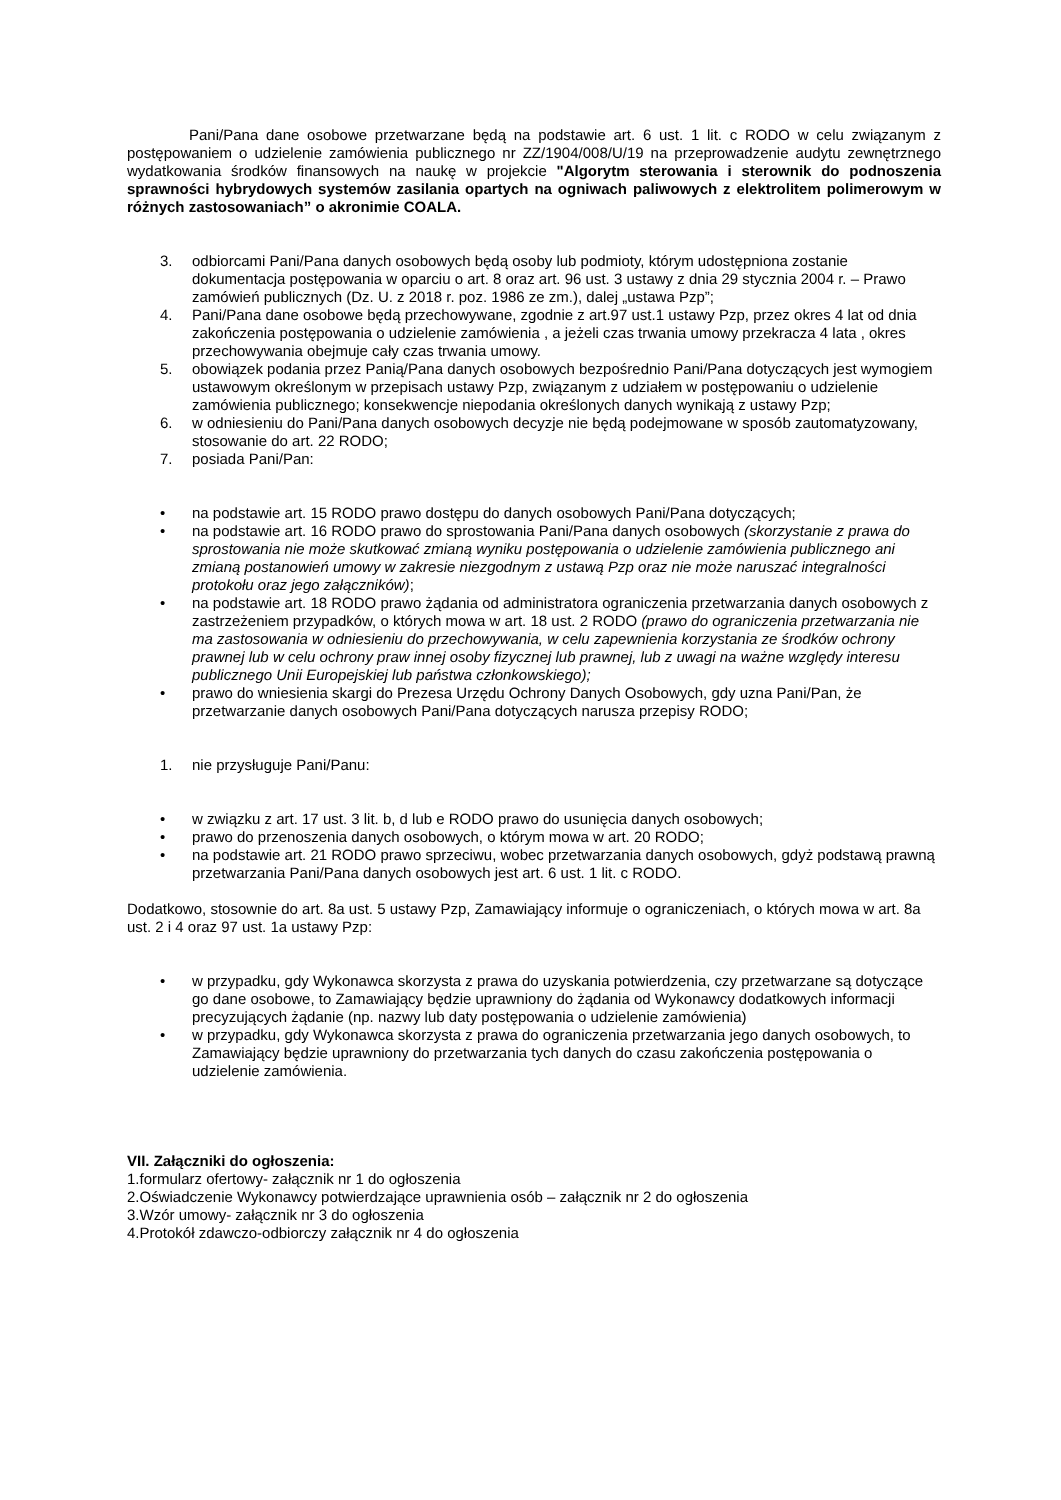Pani/Pana dane osobowe przetwarzane będą na podstawie art. 6 ust. 1 lit. c RODO w celu związanym z postępowaniem o udzielenie zamówienia publicznego nr ZZ/1904/008/U/19 na przeprowadzenie audytu zewnętrznego wydatkowania środków finansowych na naukę w projekcie "Algorytm sterowania i sterownik do podnoszenia sprawności hybrydowych systemów zasilania opartych na ogniwach paliwowych z elektrolitem polimerowym w różnych zastosowaniach” o akronimie COALA.
3. odbiorcami Pani/Pana danych osobowych będą osoby lub podmioty, którym udostępniona zostanie dokumentacja postępowania w oparciu o art. 8 oraz art. 96 ust. 3 ustawy z dnia 29 stycznia 2004 r. – Prawo zamówień publicznych (Dz. U. z 2018 r. poz. 1986 ze zm.), dalej „ustawa Pzp”;
4. Pani/Pana dane osobowe będą przechowywane, zgodnie z art.97 ust.1 ustawy Pzp, przez okres 4 lat od dnia zakończenia postępowania o udzielenie zamówienia , a jeżeli czas trwania umowy przekracza 4 lata , okres przechowywania obejmuje cały czas trwania umowy.
5. obowiązek podania przez Panią/Pana danych osobowych bezpośrednio Pani/Pana dotyczących jest wymogiem ustawowym określonym w przepisach ustawy Pzp, związanym z udziałem w postępowaniu o udzielenie zamówienia publicznego; konsekwencje niepodania określonych danych wynikają z ustawy Pzp;
6. w odniesieniu do Pani/Pana danych osobowych decyzje nie będą podejmowane w sposób zautomatyzowany, stosowanie do art. 22 RODO;
7. posiada Pani/Pan:
• na podstawie art. 15 RODO prawo dostępu do danych osobowych Pani/Pana dotyczących;
• na podstawie art. 16 RODO prawo do sprostowania Pani/Pana danych osobowych (skorzystanie z prawa do sprostowania nie może skutkować zmianą wyniku postępowania o udzielenie zamówienia publicznego ani zmianą postanowień umowy w zakresie niezgodnym z ustawą Pzp oraz nie może naruszać integralności protokołu oraz jego załączników);
• na podstawie art. 18 RODO prawo żądania od administratora ograniczenia przetwarzania danych osobowych z zastrzeżeniem przypadków, o których mowa w art. 18 ust. 2 RODO (prawo do ograniczenia przetwarzania nie ma zastosowania w odniesieniu do przechowywania, w celu zapewnienia korzystania ze środków ochrony prawnej lub w celu ochrony praw innej osoby fizycznej lub prawnej, lub z uwagi na ważne względy interesu publicznego Unii Europejskiej lub państwa członkowskiego);
• prawo do wniesienia skargi do Prezesa Urzędu Ochrony Danych Osobowych, gdy uzna Pani/Pan, że przetwarzanie danych osobowych Pani/Pana dotyczących narusza przepisy RODO;
1. nie przysługuje Pani/Panu:
• w związku z art. 17 ust. 3 lit. b, d lub e RODO prawo do usunięcia danych osobowych;
• prawo do przenoszenia danych osobowych, o którym mowa w art. 20 RODO;
• na podstawie art. 21 RODO prawo sprzeciwu, wobec przetwarzania danych osobowych, gdyż podstawą prawną przetwarzania Pani/Pana danych osobowych jest art. 6 ust. 1 lit. c RODO.
Dodatkowo, stosownie do art. 8a ust. 5 ustawy Pzp, Zamawiający informuje o ograniczeniach, o których mowa w art. 8a ust. 2 i 4 oraz 97 ust. 1a ustawy Pzp:
• w przypadku, gdy Wykonawca skorzysta z prawa do uzyskania potwierdzenia, czy przetwarzane są dotyczące go dane osobowe, to Zamawiający będzie uprawniony do żądania od Wykonawcy dodatkowych informacji precyzujących żądanie (np. nazwy lub daty postępowania o udzielenie zamówienia)
• w przypadku, gdy Wykonawca skorzysta z prawa do ograniczenia przetwarzania jego danych osobowych, to Zamawiający będzie uprawniony do przetwarzania tych danych do czasu zakończenia postępowania o udzielenie zamówienia.
VII. Załączniki do ogłoszenia:
1.formularz ofertowy- załącznik nr 1 do ogłoszenia
2.Oświadczenie Wykonawcy potwierdzające uprawnienia osób – załącznik nr 2 do ogłoszenia
3.Wzór umowy- załącznik nr 3 do ogłoszenia
4.Protokół zdawczo-odbiorczy załącznik nr 4 do ogłoszenia